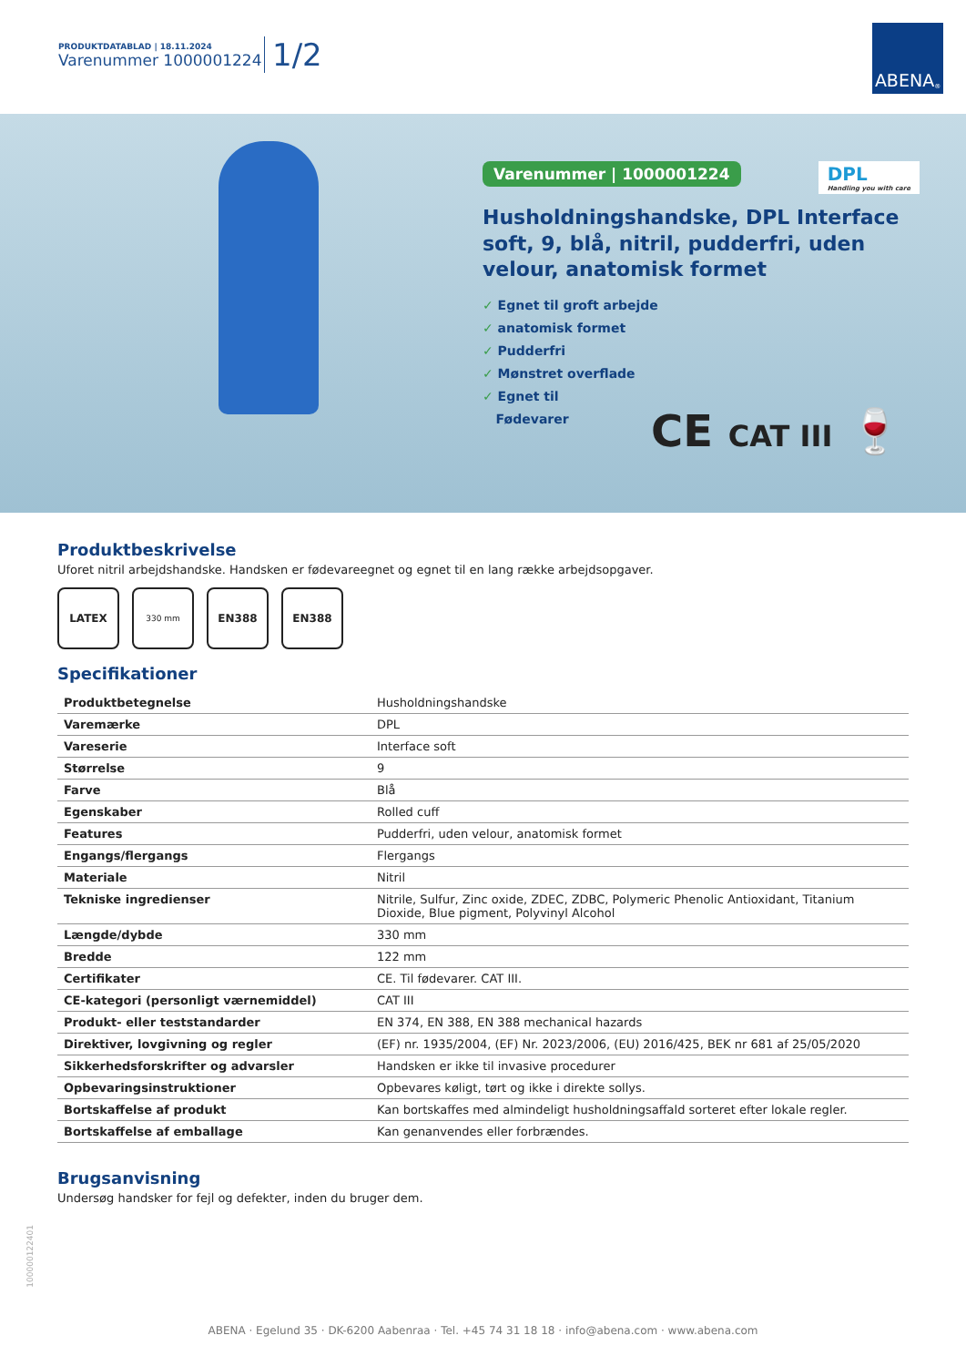PRODUKTDATABLAD | 18.11.2024
Varenummer 1000001224
1/2
ABENA<sup>®</sup>
Varenummer | 1000001224
DPL
Handling you with care
Husholdningshandske, DPL Interface soft, 9, blå, nitril, pudderfri, uden velour, anatomisk formet
✓ Egnet til groft arbejde
✓ anatomisk formet
✓ Pudderfri
✓ Mønstret overflade
✓ Egnet til
Fødevarer
CE CAT III 🍷
Produktbeskrivelse
Uforet nitril arbejdshandske. Handsken er fødevareegnet og egnet til en lang række arbejdsopgaver.
LATEX
330 mm
EN388 EN388
Specifikationer
| Produktbetegnelse | Husholdningshandske |
| Varemærke | DPL |
| Vareserie | Interface soft |
| Størrelse | 9 |
| Farve | Blå |
| Egenskaber | Rolled cuff |
| Features | Pudderfri, uden velour, anatomisk formet |
| Engangs/flergangs | Flergangs |
| Materiale | Nitril |
| Tekniske ingredienser | Nitrile, Sulfur, Zinc oxide, ZDEC, ZDBC, Polymeric Phenolic Antioxidant, Titanium Dioxide, Blue pigment, Polyvinyl Alcohol |
| Længde/dybde | 330 mm |
| Bredde | 122 mm |
| Certifikater | CE. Til fødevarer. CAT III. |
| CE-kategori (personligt værnemiddel) | CAT III |
| Produkt- eller teststandarder | EN 374, EN 388, EN 388 mechanical hazards |
| Direktiver, lovgivning og regler | (EF) nr. 1935/2004, (EF) Nr. 2023/2006, (EU) 2016/425, BEK nr 681 af 25/05/2020 |
| Sikkerhedsforskrifter og advarsler | Handsken er ikke til invasive procedurer |
| Opbevaringsinstruktioner | Opbevares køligt, tørt og ikke i direkte sollys. |
| Bortskaffelse af produkt | Kan bortskaffes med almindeligt husholdningsaffald sorteret efter lokale regler. |
| Bortskaffelse af emballage | Kan genanvendes eller forbrændes. |
Brugsanvisning
Undersøg handsker for fejl og defekter, inden du bruger dem.
100000122401
ABENA · Egelund 35 · DK-6200 Aabenraa · Tel. +45 74 31 18 18 · info@abena.com · www.abena.com